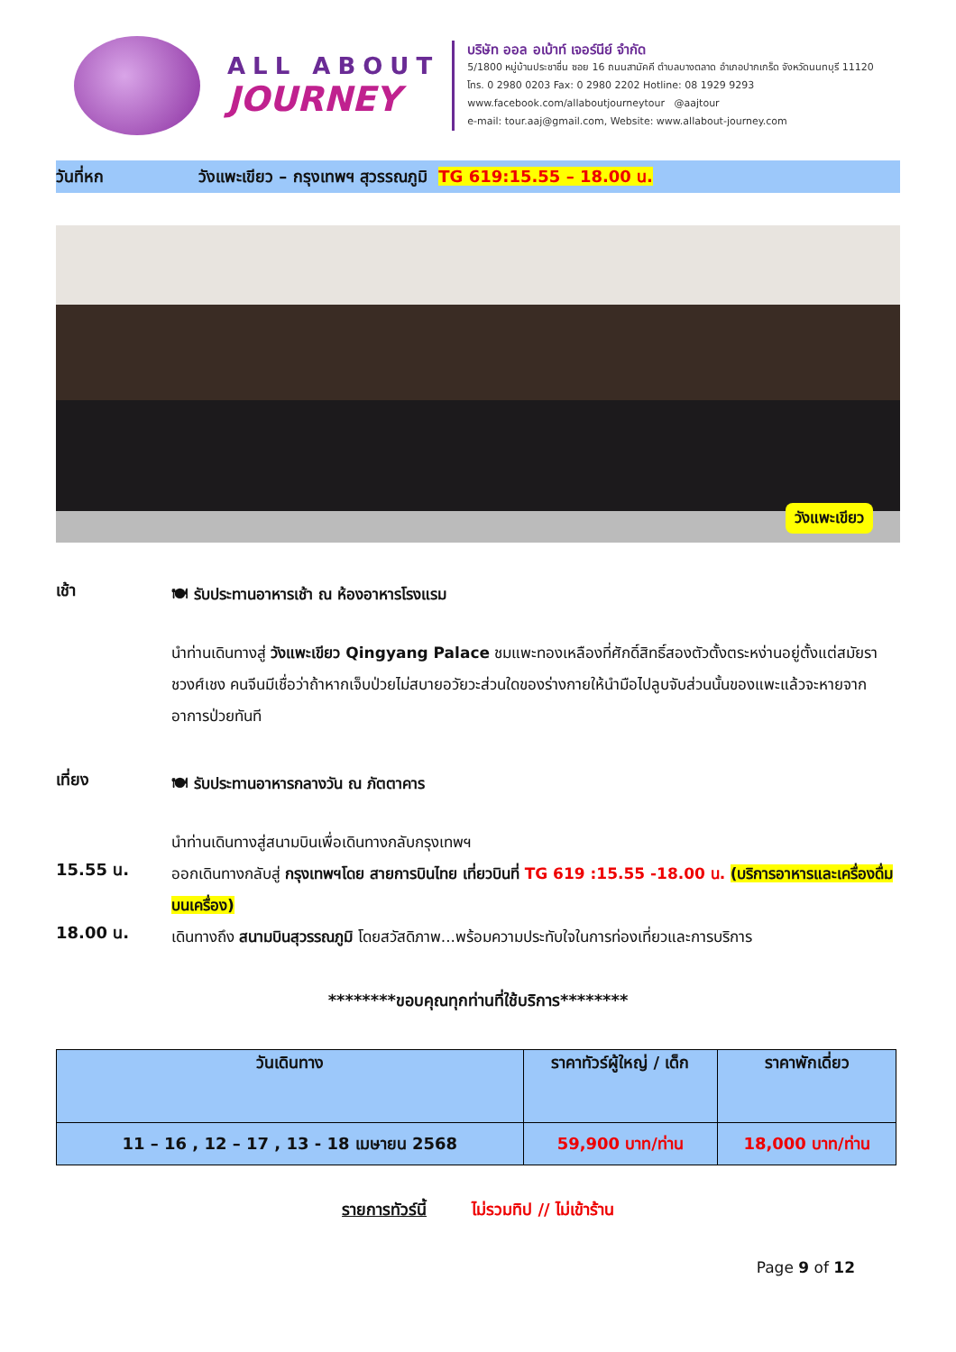ALL ABOUT
JOURNEY
บริษัท ออล อเบ้าท์ เจอร์นีย์ จำกัด
5/1800 หมู่บ้านประชาชื่น ซอย 16 ถนนสามัคคี ตำบลบางตลาด อำเภอปากเกร็ด จังหวัดนนทบุรี 11120
โทร. 0 2980 0203 Fax: 0 2980 2202 Hotline: 08 1929 9293
www.facebook.com/allaboutjourneytour @aajtour
e-mail: tour.aaj@gmail.com, Website: www.allabout-journey.com
วันที่หก วังแพะเขียว – กรุงเทพฯ สุวรรณภูมิ TG 619:15.55 – 18.00 น.
วังแพะเขียว
เช้า
🍽 รับประทานอาหารเช้า ณ ห้องอาหารโรงแรม
นำท่านเดินทางสู่ วังแพะเขียว Qingyang Palace ชมแพะทองเหลืองที่ศักดิ์สิทธิ์สองตัวตั้งตระหง่านอยู่ตั้งแต่สมัยราชวงศ์เชง คนจีนมีเชื่อว่าถ้าหากเจ็บป่วยไม่สบายอวัยวะส่วนใดของร่างกายให้นำมือไปลูบจับส่วนนั้นของแพะแล้วจะหายจากอาการป่วยทันที
เที่ยง
🍽 รับประทานอาหารกลางวัน ณ ภัตตาคาร
นำท่านเดินทางสู่สนามบินเพื่อเดินทางกลับกรุงเทพฯ
15.55 น.
ออกเดินทางกลับสู่ กรุงเทพฯโดย สายการบินไทย เที่ยวบินที่ TG 619 :15.55 -18.00 น. (บริการอาหารและเครื่องดื่มบนเครื่อง)
18.00 น.
เดินทางถึง สนามบินสุวรรณภูมิ โดยสวัสดิภาพ...พร้อมความประทับใจในการท่องเที่ยวและการบริการ
********ขอบคุณทุกท่านที่ใช้บริการ********
| วันเดินทาง | ราคาทัวร์ผู้ใหญ่ / เด็ก | ราคาพักเดี่ยว |
| --- | --- | --- |
| 11 – 16 , 12 – 17 , 13 - 18 เมษายน 2568 | 59,900 บาท/ท่าน | 18,000 บาท/ท่าน |
รายการทัวร์นี้ ไม่รวมทิป // ไม่เข้าร้าน
Page 9 of 12